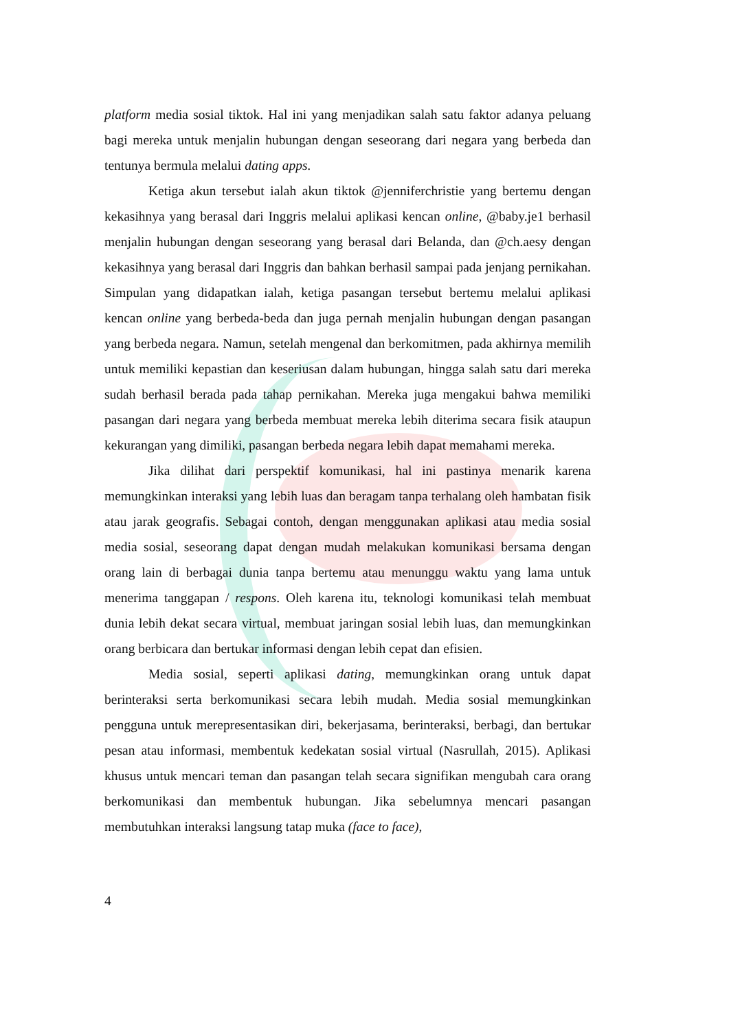platform media sosial tiktok. Hal ini yang menjadikan salah satu faktor adanya peluang bagi mereka untuk menjalin hubungan dengan seseorang dari negara yang berbeda dan tentunya bermula melalui dating apps.
Ketiga akun tersebut ialah akun tiktok @jenniferchristie yang bertemu dengan kekasihnya yang berasal dari Inggris melalui aplikasi kencan online, @baby.je1 berhasil menjalin hubungan dengan seseorang yang berasal dari Belanda, dan @ch.aesy dengan kekasihnya yang berasal dari Inggris dan bahkan berhasil sampai pada jenjang pernikahan. Simpulan yang didapatkan ialah, ketiga pasangan tersebut bertemu melalui aplikasi kencan online yang berbeda-beda dan juga pernah menjalin hubungan dengan pasangan yang berbeda negara. Namun, setelah mengenal dan berkomitmen, pada akhirnya memilih untuk memiliki kepastian dan keseriusan dalam hubungan, hingga salah satu dari mereka sudah berhasil berada pada tahap pernikahan. Mereka juga mengakui bahwa memiliki pasangan dari negara yang berbeda membuat mereka lebih diterima secara fisik ataupun kekurangan yang dimiliki, pasangan berbeda negara lebih dapat memahami mereka.
Jika dilihat dari perspektif komunikasi, hal ini pastinya menarik karena memungkinkan interaksi yang lebih luas dan beragam tanpa terhalang oleh hambatan fisik atau jarak geografis. Sebagai contoh, dengan menggunakan aplikasi atau media sosial media sosial, seseorang dapat dengan mudah melakukan komunikasi bersama dengan orang lain di berbagai dunia tanpa bertemu atau menunggu waktu yang lama untuk menerima tanggapan / respons. Oleh karena itu, teknologi komunikasi telah membuat dunia lebih dekat secara virtual, membuat jaringan sosial lebih luas, dan memungkinkan orang berbicara dan bertukar informasi dengan lebih cepat dan efisien.
Media sosial, seperti aplikasi dating, memungkinkan orang untuk dapat berinteraksi serta berkomunikasi secara lebih mudah. Media sosial memungkinkan pengguna untuk merepresentasikan diri, bekerjasama, berinteraksi, berbagi, dan bertukar pesan atau informasi, membentuk kedekatan sosial virtual (Nasrullah, 2015). Aplikasi khusus untuk mencari teman dan pasangan telah secara signifikan mengubah cara orang berkomunikasi dan membentuk hubungan. Jika sebelumnya mencari pasangan membutuhkan interaksi langsung tatap muka (face to face),
4